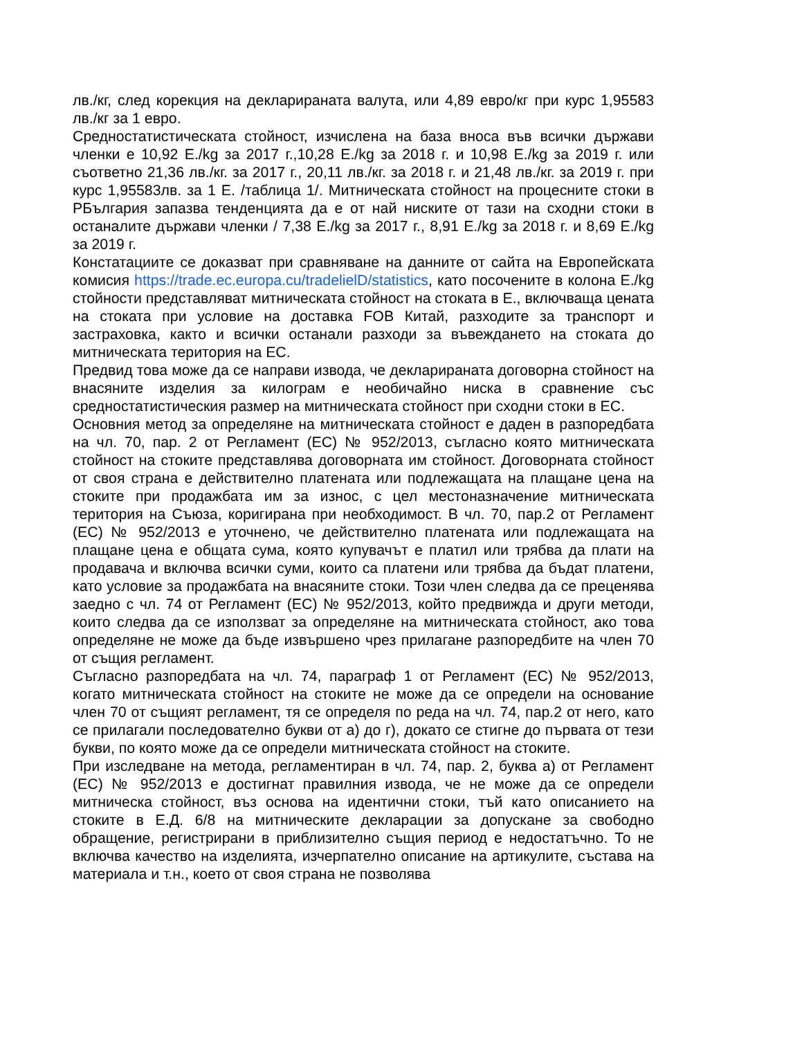лв./кг, след корекция на декларираната валута, или 4,89 евро/кг при курс 1,95583 лв./кг за 1 евро.
Средностатистическата стойност, изчислена на база вноса във всички държави членки е 10,92 Е./kg за 2017 г.,10,28 Е./kg за 2018 г. и 10,98 Е./kg за 2019 г. или съответно 21,36 лв./кг. за 2017 г., 20,11 лв./кг. за 2018 г. и 21,48 лв./кг. за 2019 г. при курс 1,95583лв. за 1 Е. /таблица 1/. Митническата стойност на процесните стоки в РБългария запазва тенденцията да е от най ниските от тази на сходни стоки в останалите държави членки / 7,38 Е./kg за 2017 г., 8,91 Е./kg за 2018 г. и 8,69 Е./kg за 2019 г.
Констатациите се доказват при сравняване на данните от сайта на Европейската комисия https://trade.ec.europa.cu/tradelielD/statistics, като посочените в колона Е./kg стойности представляват митническата стойност на стоката в Е., включваща цената на стоката при условие на доставка FOB Китай, разходите за транспорт и застраховка, както и всички останали разходи за въвеждането на стоката до митническата територия на ЕС.
Предвид това може да се направи извода, че декларираната договорна стойност на внасяните изделия за килограм е необичайно ниска в сравнение със средностатистическия размер на митническата стойност при сходни стоки в ЕС.
Основния метод за определяне на митническата стойност е даден в разпоредбата на чл. 70, пар. 2 от Регламент (ЕС) № 952/2013, съгласно която митническата стойност на стоките представлява договорната им стойност. Договорната стойност от своя страна е действително платената или подлежащата на плащане цена на стоките при продажбата им за износ, с цел местоназначение митническата територия на Съюза, коригирана при необходимост. В чл. 70, пар.2 от Регламент (ЕС) № 952/2013 е уточнено, че действително платената или подлежащата на плащане цена е общата сума, която купувачът е платил или трябва да плати на продавача и включва всички суми, които са платени или трябва да бъдат платени, като условие за продажбата на внасяните стоки. Този член следва да се преценява заедно с чл. 74 от Регламент (ЕС) № 952/2013, който предвижда и други методи, които следва да се използват за определяне на митническата стойност, ако това определяне не може да бъде извършено чрез прилагане разпоредбите на член 70 от същия регламент.
Съгласно разпоредбата на чл. 74, параграф 1 от Регламент (ЕС) № 952/2013, когато митническата стойност на стоките не може да се определи на основание член 70 от същият регламент, тя се определя по реда на чл. 74, пар.2 от него, като се прилагали последователно букви от а) до г), докато се стигне до първата от тези букви, по която може да се определи митническата стойност на стоките.
При изследване на метода, регламентиран в чл. 74, пар. 2, буква а) от Регламент (ЕС) № 952/2013 е достигнат правилния извода, че не може да се определи митническа стойност, въз основа на идентични стоки, тъй като описанието на стоките в Е.Д. 6/8 на митническите декларации за допускане за свободно обращение, регистрирани в приблизително същия период е недостатъчно. То не включва качество на изделията, изчерпателно описание на артикулите, състава на материала и т.н., което от своя страна не позволява